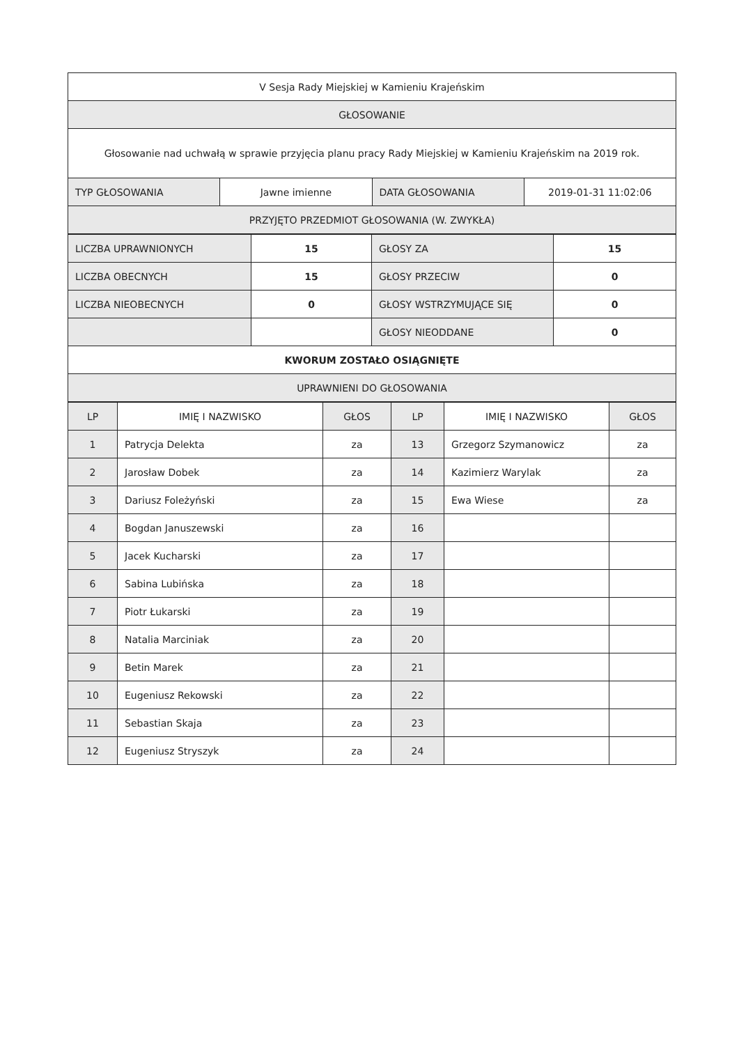| V Sesja Rady Miejskiej w Kamieniu Krajeńskim | | | |
| GŁOSOWANIE | | | |
| Głosowanie nad uchwałą w sprawie przyjęcia planu pracy Rady Miejskiej w Kamieniu Krajeńskim na 2019 rok. | | | |
| TYP GŁOSOWANIA | Jawne imienne | DATA GŁOSOWANIA | 2019-01-31 11:02:06 |
| PRZYJĘTO PRZEDMIOT GŁOSOWANIA (W. ZWYKŁA) | | | |
| LICZBA UPRAWNIONYCH | 15 | GŁOSY ZA | 15 |
| LICZBA OBECNYCH | 15 | GŁOSY PRZECIW | 0 |
| LICZBA NIEOBECNYCH | 0 | GŁOSY WSTRZYMUJĄCE SIĘ | 0 |
| | | GŁOSY NIEODDANE | 0 |
| KWORUM ZOSTAŁO OSIĄGNIĘTE | | | |
| UPRAWNIENI DO GŁOSOWANIA | | | |
| LP | IMIĘ I NAZWISKO | GŁOS | LP | IMIĘ I NAZWISKO | GŁOS |
| --- | --- | --- | --- | --- | --- |
| 1 | Patrycja Delekta | za | 13 | Grzegorz Szymanowicz | za |
| 2 | Jarosław Dobek | za | 14 | Kazimierz Warylak | za |
| 3 | Dariusz Foleżyński | za | 15 | Ewa Wiese | za |
| 4 | Bogdan Januszewski | za | 16 | | |
| 5 | Jacek Kucharski | za | 17 | | |
| 6 | Sabina Lubińska | za | 18 | | |
| 7 | Piotr Łukarski | za | 19 | | |
| 8 | Natalia Marciniak | za | 20 | | |
| 9 | Betin Marek | za | 21 | | |
| 10 | Eugeniusz Rekowski | za | 22 | | |
| 11 | Sebastian Skaja | za | 23 | | |
| 12 | Eugeniusz Stryszyk | za | 24 | | |